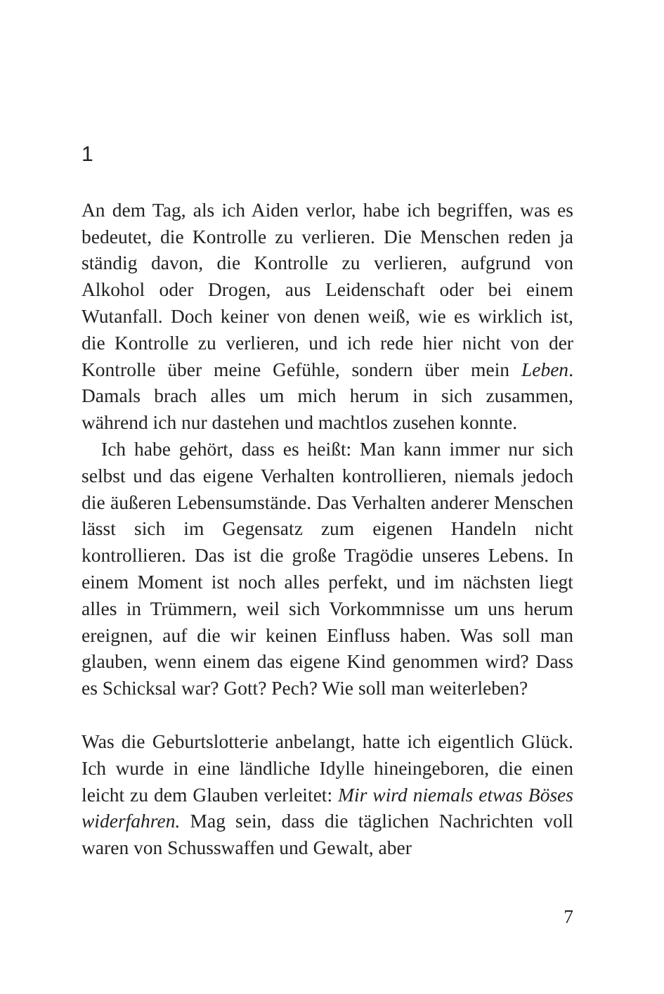1
An dem Tag, als ich Aiden verlor, habe ich begriffen, was es bedeutet, die Kontrolle zu verlieren. Die Menschen reden ja ständig davon, die Kontrolle zu verlieren, aufgrund von Alkohol oder Drogen, aus Leidenschaft oder bei einem Wutanfall. Doch keiner von denen weiß, wie es wirklich ist, die Kontrolle zu verlieren, und ich rede hier nicht von der Kontrolle über meine Gefühle, sondern über mein Leben. Damals brach alles um mich herum in sich zusammen, während ich nur dastehen und machtlos zusehen konnte.
Ich habe gehört, dass es heißt: Man kann immer nur sich selbst und das eigene Verhalten kontrollieren, niemals jedoch die äußeren Lebensumstände. Das Verhalten anderer Menschen lässt sich im Gegensatz zum eigenen Handeln nicht kontrollieren. Das ist die große Tragödie unseres Lebens. In einem Moment ist noch alles perfekt, und im nächsten liegt alles in Trümmern, weil sich Vorkommnisse um uns herum ereignen, auf die wir keinen Einfluss haben. Was soll man glauben, wenn einem das eigene Kind genommen wird? Dass es Schicksal war? Gott? Pech? Wie soll man weiterleben?
Was die Geburtslotterie anbelangt, hatte ich eigentlich Glück. Ich wurde in eine ländliche Idylle hineingeboren, die einen leicht zu dem Glauben verleitet: Mir wird niemals etwas Böses widerfahren. Mag sein, dass die täglichen Nachrichten voll waren von Schusswaffen und Gewalt, aber
7